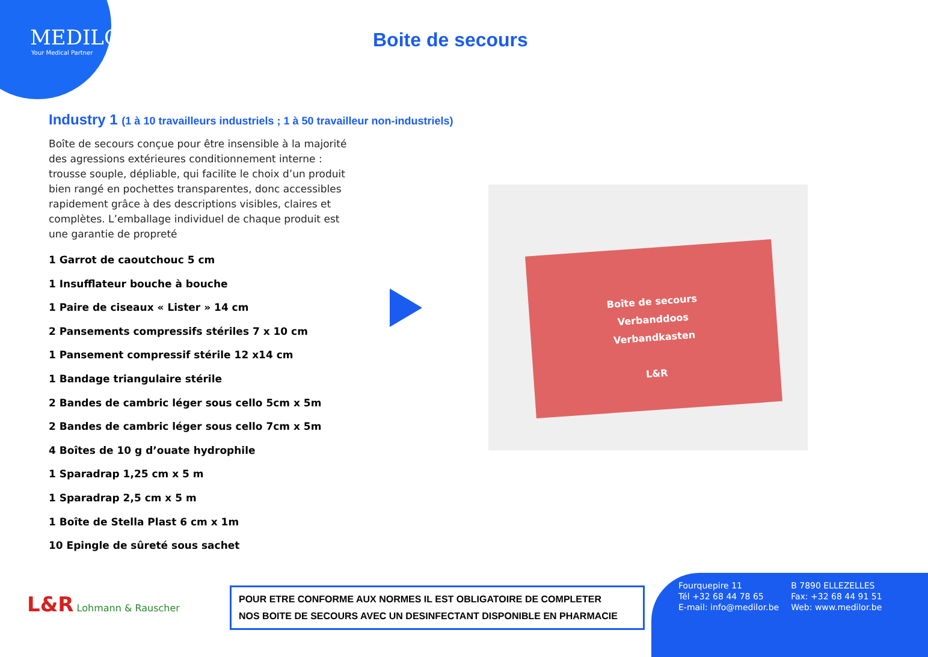MEDILOR
Your Medical Partner
Boite de secours
Industry 1 (1 à 10 travailleurs industriels ; 1 à 50 travailleur non-industriels)
Boîte de secours conçue pour être insensible à la majorité des agressions extérieures conditionnement interne : trousse souple, dépliable, qui facilite le choix d’un produit bien rangé en pochettes transparentes, donc accessibles rapidement grâce à des descriptions visibles, claires et complètes. L’emballage individuel de chaque produit est une garantie de propreté
1 Garrot de caoutchouc 5 cm
1 Insufflateur bouche à bouche
1 Paire de ciseaux « Lister » 14 cm
2 Pansements compressifs stériles 7 x 10 cm
1 Pansement compressif stérile 12 x14 cm
1 Bandage triangulaire stérile
2 Bandes de cambric léger sous cello 5cm x 5m
2 Bandes de cambric léger sous cello 7cm x 5m
4 Boîtes de 10 g d’ouate hydrophile
1 Sparadrap 1,25 cm x 5 m
1 Sparadrap 2,5 cm x 5 m
1 Boîte de Stella Plast 6 cm x 1m
10 Epingle de sûreté sous sachet
Boîte de secours
Verbanddoos
Verbandkasten
L&R
L&R Lohmann & Rauscher
POUR ETRE CONFORME AUX NORMES IL EST OBLIGATOIRE DE COMPLETER
NOS BOITE DE SECOURS AVEC UN DESINFECTANT DISPONIBLE EN PHARMACIE
| Fourquepire 11 | B 7890 ELLEZELLES |
| Tél +32 68 44 78 65 | Fax: +32 68 44 91 51 |
| E-mail: info@medilor.be | Web: www.medilor.be |